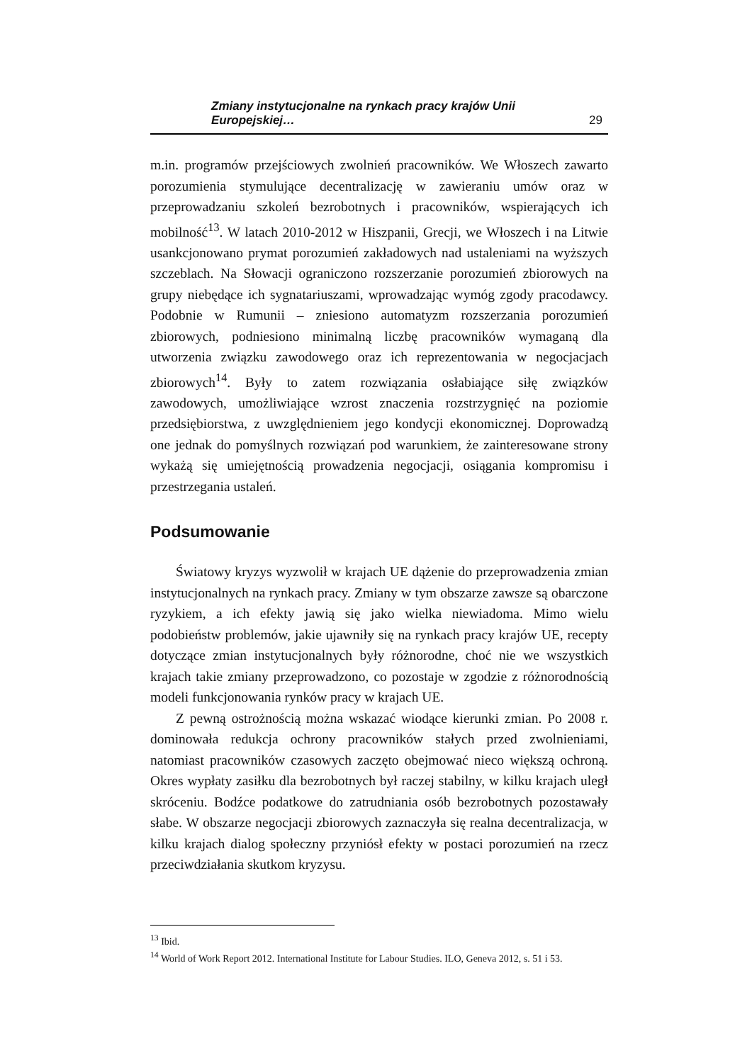Zmiany instytucjonalne na rynkach pracy krajów Unii Europejskiej… 29
m.in. programów przejściowych zwolnień pracowników. We Włoszech zawarto porozumienia stymulujące decentralizację w zawieraniu umów oraz w przeprowadzaniu szkoleń bezrobotnych i pracowników, wspierających ich mobilność<sup>13</sup>. W latach 2010-2012 w Hiszpanii, Grecji, we Włoszech i na Litwie usankcjonowano prymat porozumień zakładowych nad ustaleniami na wyższych szczeblach. Na Słowacji ograniczono rozszerzanie porozumień zbiorowych na grupy niebędące ich sygnatariuszami, wprowadzając wymóg zgody pracodawcy. Podobnie w Rumunii – zniesiono automatyzm rozszerzania porozumień zbiorowych, podniesiono minimalną liczbę pracowników wymaganą dla utworzenia związku zawodowego oraz ich reprezentowania w negocjacjach zbiorowych<sup>14</sup>. Były to zatem rozwiązania osłabiające siłę związków zawodowych, umożliwiające wzrost znaczenia rozstrzygnięć na poziomie przedsiębiorstwa, z uwzględnieniem jego kondycji ekonomicznej. Doprowadzą one jednak do pomyślnych rozwiązań pod warunkiem, że zainteresowane strony wykażą się umiejętnością prowadzenia negocjacji, osiągania kompromisu i przestrzegania ustaleń.
Podsumowanie
Światowy kryzys wyzwolił w krajach UE dążenie do przeprowadzenia zmian instytucjonalnych na rynkach pracy. Zmiany w tym obszarze zawsze są obarczone ryzykiem, a ich efekty jawią się jako wielka niewiadoma. Mimo wielu podobieństw problemów, jakie ujawniły się na rynkach pracy krajów UE, recepty dotyczące zmian instytucjonalnych były różnorodne, choć nie we wszystkich krajach takie zmiany przeprowadzono, co pozostaje w zgodzie z różnorodnością modeli funkcjonowania rynków pracy w krajach UE.
Z pewną ostrożnością można wskazać wiodące kierunki zmian. Po 2008 r. dominowała redukcja ochrony pracowników stałych przed zwolnieniami, natomiast pracowników czasowych zaczęto obejmować nieco większą ochroną. Okres wypłaty zasiłku dla bezrobotnych był raczej stabilny, w kilku krajach uległ skróceniu. Bodźce podatkowe do zatrudniania osób bezrobotnych pozostawały słabe. W obszarze negocjacji zbiorowych zaznaczyła się realna decentralizacja, w kilku krajach dialog społeczny przyniósł efekty w postaci porozumień na rzecz przeciwdziałania skutkom kryzysu.
<sup>13</sup> Ibid.
<sup>14</sup> World of Work Report 2012. International Institute for Labour Studies. ILO, Geneva 2012, s. 51 i 53.